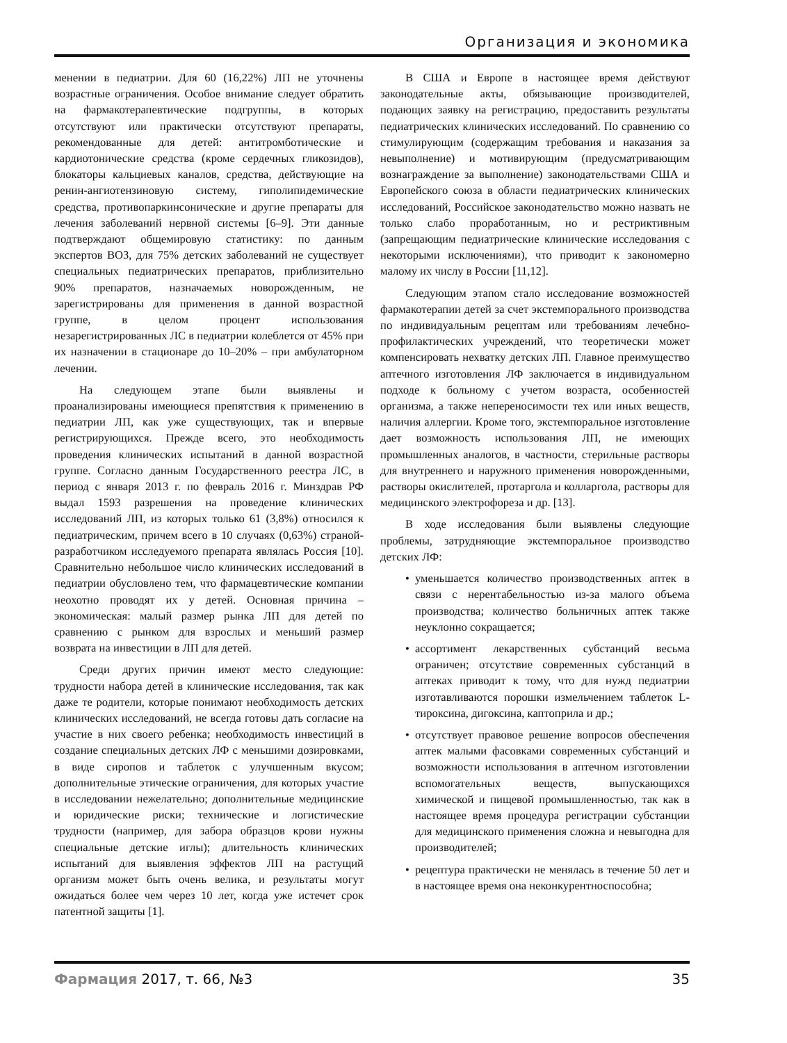Организация и экономика
менении в педиатрии. Для 60 (16,22%) ЛП не уточнены возрастные ограничения. Особое внимание следует обратить на фармакотерапевтические подгруппы, в которых отсутствуют или практически отсутствуют препараты, рекомендованные для детей: антитромботические и кардиотонические средства (кроме сердечных гликозидов), блокаторы кальциевых каналов, средства, действующие на ренин-ангиотензиновую систему, гиполипидемические средства, противопаркинсонические и другие препараты для лечения заболеваний нервной системы [6–9]. Эти данные подтверждают общемировую статистику: по данным экспертов ВОЗ, для 75% детских заболеваний не существует специальных педиатрических препаратов, приблизительно 90% препаратов, назначаемых новорожденным, не зарегистрированы для применения в данной возрастной группе, в целом процент использования незарегистрированных ЛС в педиатрии колеблется от 45% при их назначении в стационаре до 10–20% – при амбулаторном лечении.
На следующем этапе были выявлены и проанализированы имеющиеся препятствия к применению в педиатрии ЛП, как уже существующих, так и впервые регистрирующихся. Прежде всего, это необходимость проведения клинических испытаний в данной возрастной группе. Согласно данным Государственного реестра ЛС, в период с января 2013 г. по февраль 2016 г. Минздрав РФ выдал 1593 разрешения на проведение клинических исследований ЛП, из которых только 61 (3,8%) относился к педиатрическим, причем всего в 10 случаях (0,63%) страной-разработчиком исследуемого препарата являлась Россия [10]. Сравнительно небольшое число клинических исследований в педиатрии обусловлено тем, что фармацевтические компании неохотно проводят их у детей. Основная причина – экономическая: малый размер рынка ЛП для детей по сравнению с рынком для взрослых и меньший размер возврата на инвестиции в ЛП для детей.
Среди других причин имеют место следующие: трудности набора детей в клинические исследования, так как даже те родители, которые понимают необходимость детских клинических исследований, не всегда готовы дать согласие на участие в них своего ребенка; необходимость инвестиций в создание специальных детских ЛФ с меньшими дозировками, в виде сиропов и таблеток с улучшенным вкусом; дополнительные этические ограничения, для которых участие в исследовании нежелательно; дополнительные медицинские и юридические риски; технические и логистические трудности (например, для забора образцов крови нужны специальные детские иглы); длительность клинических испытаний для выявления эффектов ЛП на растущий организм может быть очень велика, и результаты могут ожидаться более чем через 10 лет, когда уже истечет срок патентной защиты [1].
В США и Европе в настоящее время действуют законодательные акты, обязывающие производителей, подающих заявку на регистрацию, предоставить результаты педиатрических клинических исследований. По сравнению со стимулирующим (содержащим требования и наказания за невыполнение) и мотивирующим (предусматривающим вознаграждение за выполнение) законодательствами США и Европейского союза в области педиатрических клинических исследований, Российское законодательство можно назвать не только слабо проработанным, но и рестриктивным (запрещающим педиатрические клинические исследования с некоторыми исключениями), что приводит к закономерно малому их числу в России [11,12].
Следующим этапом стало исследование возможностей фармакотерапии детей за счет экстемпорального производства по индивидуальным рецептам или требованиям лечебно-профилактических учреждений, что теоретически может компенсировать нехватку детских ЛП. Главное преимущество аптечного изготовления ЛФ заключается в индивидуальном подходе к больному с учетом возраста, особенностей организма, а также непереносимости тех или иных веществ, наличия аллергии. Кроме того, экстемпоральное изготовление дает возможность использования ЛП, не имеющих промышленных аналогов, в частности, стерильные растворы для внутреннего и наружного применения новорожденными, растворы окислителей, протаргола и колларгола, растворы для медицинского электрофореза и др. [13].
В ходе исследования были выявлены следующие проблемы, затрудняющие экстемпоральное производство детских ЛФ:
• уменьшается количество производственных аптек в связи с нерентабельностью из-за малого объема производства; количество больничных аптек также неуклонно сокращается;
• ассортимент лекарственных субстанций весьма ограничен; отсутствие современных субстанций в аптеках приводит к тому, что для нужд педиатрии изготавливаются порошки измельчением таблеток L-тироксина, дигоксина, каптоприла и др.;
• отсутствует правовое решение вопросов обеспечения аптек малыми фасовками современных субстанций и возможности использования в аптечном изготовлении вспомогательных веществ, выпускающихся химической и пищевой промышленностью, так как в настоящее время процедура регистрации субстанции для медицинского применения сложна и невыгодна для производителей;
• рецептура практически не менялась в течение 50 лет и в настоящее время она неконкурентноспособна;
Фармация 2017, т. 66, №3 35